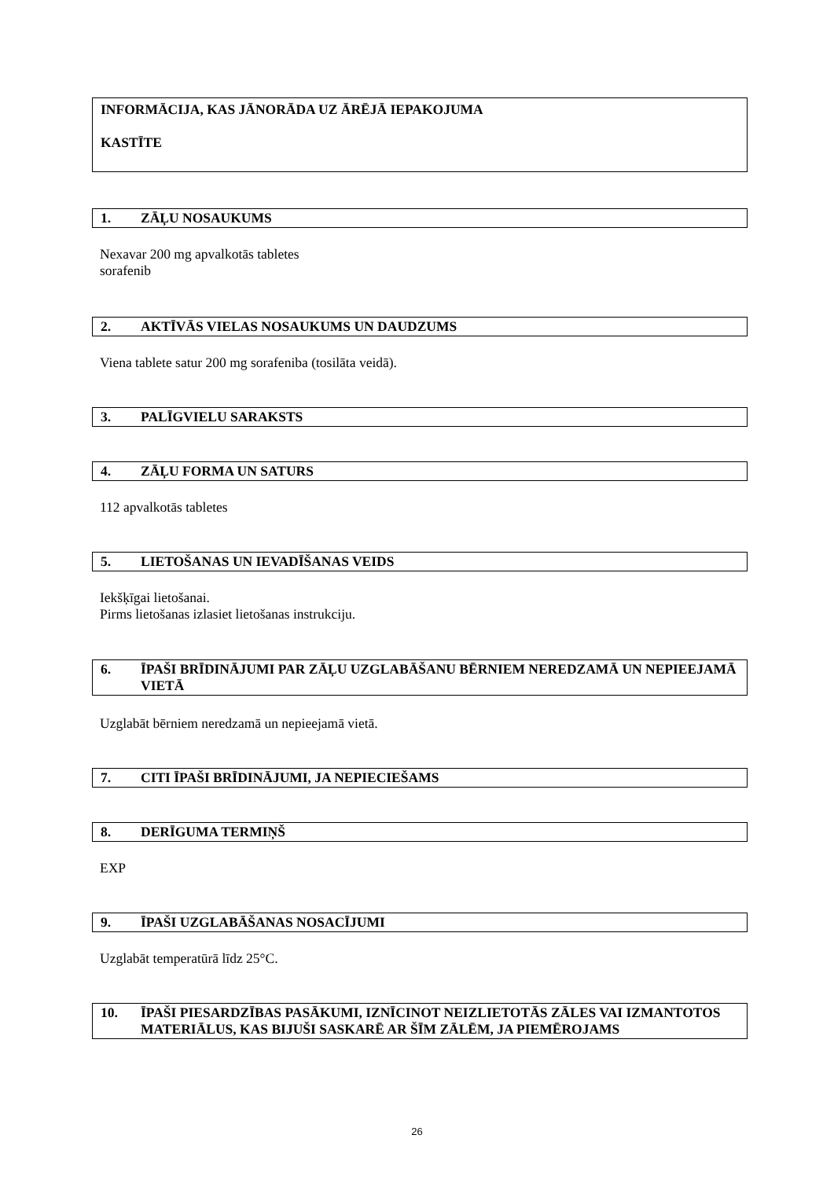INFORMĀCIJA, KAS JĀNORĀDA UZ ĀRĒJĀ IEPAKOJUMA
KASTĪTE
1. ZĀĻU NOSAUKUMS
Nexavar 200 mg apvalkotās tabletes
sorafenib
2. AKTĪVĀS VIELAS NOSAUKUMS UN DAUDZUMS
Viena tablete satur 200 mg sorafeniba (tosilāta veidā).
3. PALĪGVIELU SARAKSTS
4. ZĀĻU FORMA UN SATURS
112 apvalkotās tabletes
5. LIETOŠANAS UN IEVADĪŠANAS VEIDS
Iekšķīgai lietošanai.
Pirms lietošanas izlasiet lietošanas instrukciju.
6. ĪPAŠI BRĪDINĀJUMI PAR ZĀĻU UZGLABĀŠANU BĒRNIEM NEREDZAMĀ UN NEPIEEJAMĀ VIETĀ
Uzglabāt bērniem neredzamā un nepieejamā vietā.
7. CITI ĪPAŠI BRĪDINĀJUMI, JA NEPIECIEŠAMS
8. DERĪGUMA TERMIŅŠ
EXP
9. ĪPAŠI UZGLABĀŠANAS NOSACĪJUMI
Uzglabāt temperatūrā līdz 25°C.
10. ĪPAŠI PIESARDZĪBAS PASĀKUMI, IZNĪCINOT NEIZLIETOTĀS ZĀLES VAI IZMANTOTOS MATERIĀLUS, KAS BIJUŠI SASKARĒ AR ŠĪM ZĀLĒM, JA PIEMĒROJAMS
26